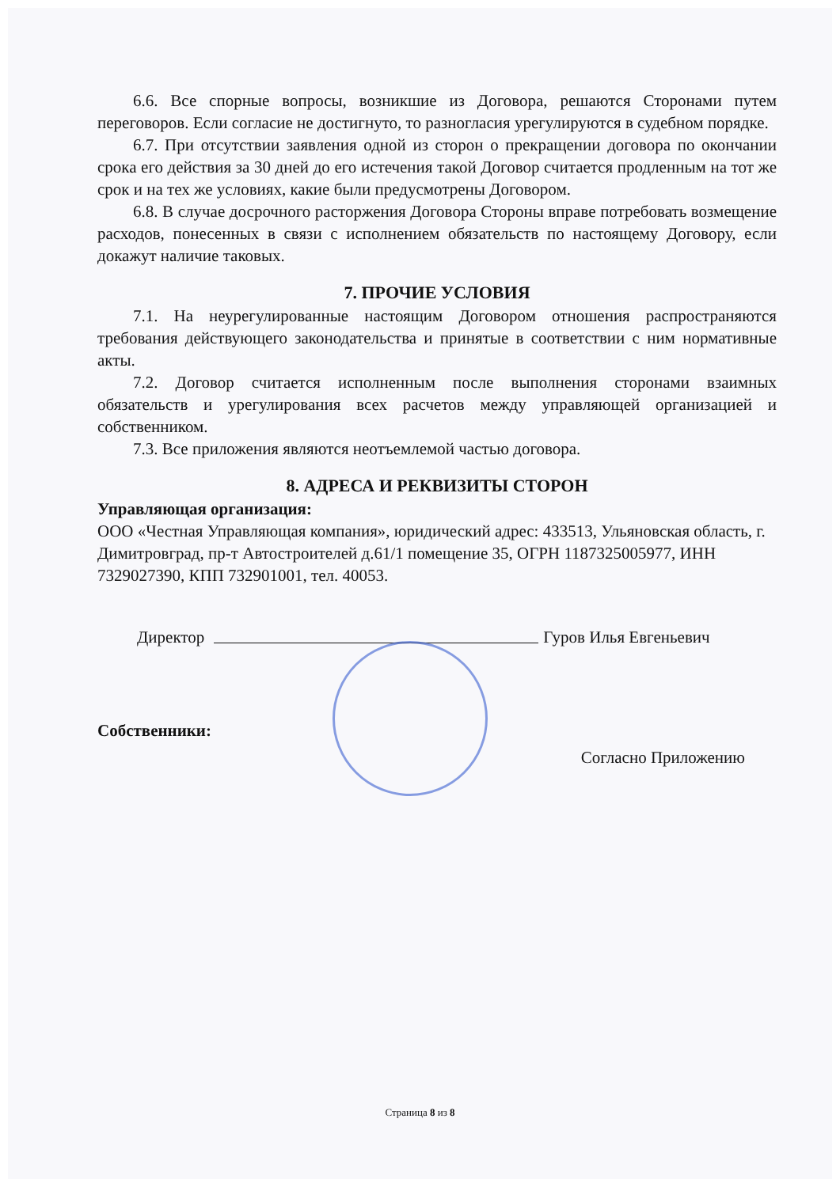6.6. Все спорные вопросы, возникшие из Договора, решаются Сторонами путем переговоров. Если согласие не достигнуто, то разногласия урегулируются в судебном порядке.
6.7. При отсутствии заявления одной из сторон о прекращении договора по окончании срока его действия за 30 дней до его истечения такой Договор считается продленным на тот же срок и на тех же условиях, какие были предусмотрены Договором.
6.8. В случае досрочного расторжения Договора Стороны вправе потребовать возмещение расходов, понесенных в связи с исполнением обязательств по настоящему Договору, если докажут наличие таковых.
7. ПРОЧИЕ УСЛОВИЯ
7.1. На неурегулированные настоящим Договором отношения распространяются требования действующего законодательства и принятые в соответствии с ним нормативные акты.
7.2. Договор считается исполненным после выполнения сторонами взаимных обязательств и урегулирования всех расчетов между управляющей организацией и собственником.
7.3. Все приложения являются неотъемлемой частью договора.
8. АДРЕСА И РЕКВИЗИТЫ СТОРОН
Управляющая организация:
ООО «Честная Управляющая компания», юридический адрес: 433513, Ульяновская область, г. Димитровград, пр-т Автостроителей д.61/1 помещение 35, ОГРН 1187325005977, ИНН 7329027390, КПП 732901001, тел. 40053.
Директор Гуров Илья Евгеньевич
Собственники:
Согласно Приложению
Страница 8 из 8